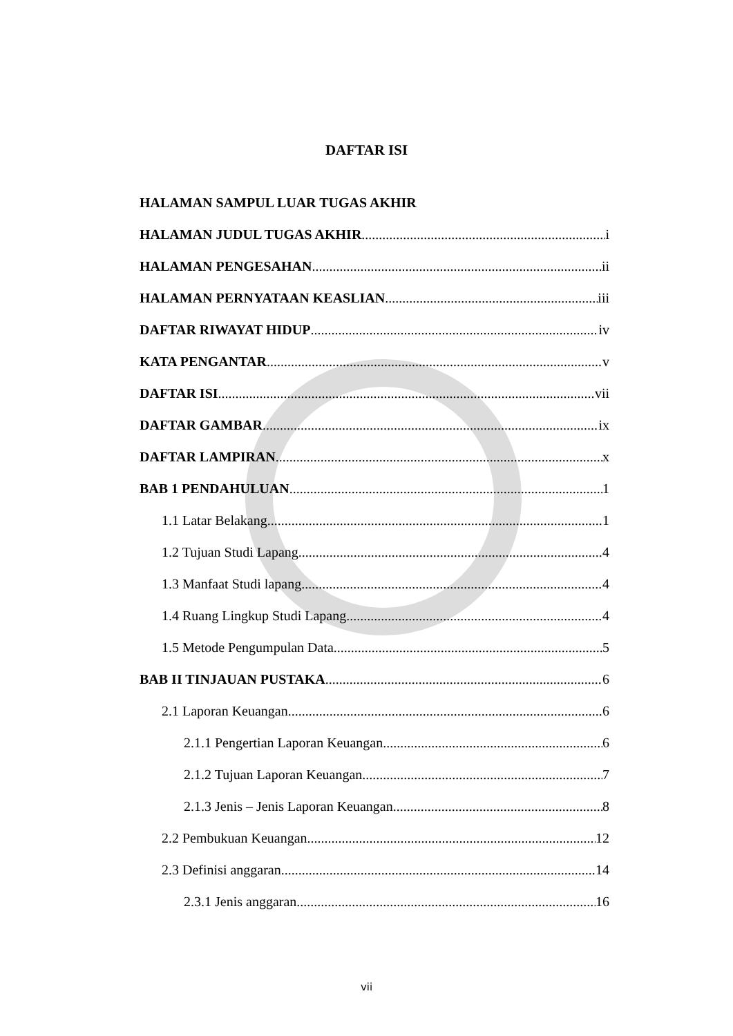DAFTAR ISI
HALAMAN SAMPUL LUAR TUGAS AKHIR
HALAMAN JUDUL TUGAS AKHIR i
HALAMAN PENGESAHAN ii
HALAMAN PERNYATAAN KEASLIAN iii
DAFTAR RIWAYAT HIDUP iv
KATA PENGANTAR v
DAFTAR ISI vii
DAFTAR GAMBAR ix
DAFTAR LAMPIRAN x
BAB 1 PENDAHULUAN 1
1.1 Latar Belakang 1
1.2 Tujuan Studi Lapang 4
1.3 Manfaat Studi lapang 4
1.4 Ruang Lingkup Studi Lapang 4
1.5 Metode Pengumpulan Data 5
BAB II TINJAUAN PUSTAKA 6
2.1 Laporan Keuangan 6
2.1.1 Pengertian Laporan Keuangan 6
2.1.2 Tujuan Laporan Keuangan 7
2.1.3 Jenis – Jenis Laporan Keuangan 8
2.2 Pembukuan Keuangan 12
2.3 Definisi anggaran 14
2.3.1 Jenis anggaran 16
vii